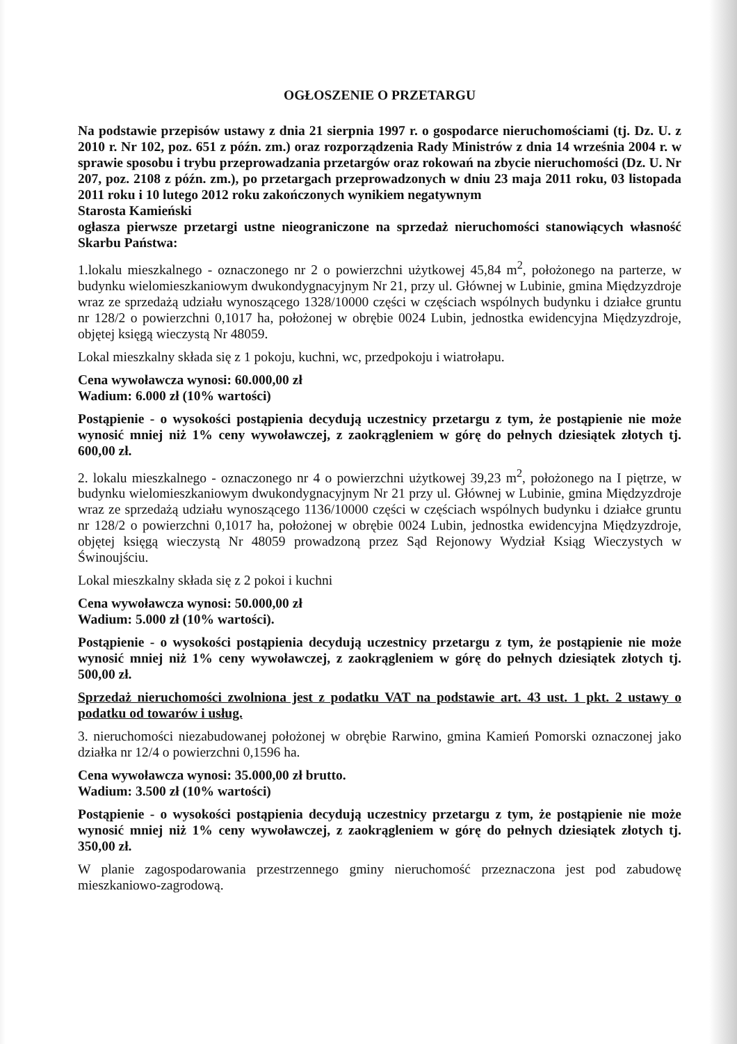OGŁOSZENIE O PRZETARGU
Na podstawie przepisów ustawy z dnia 21 sierpnia 1997 r. o gospodarce nieruchomościami (tj. Dz. U. z 2010 r. Nr 102, poz. 651 z późn. zm.) oraz rozporządzenia Rady Ministrów z dnia 14 września 2004 r. w sprawie sposobu i trybu przeprowadzania przetargów oraz rokowań na zbycie nieruchomości (Dz. U. Nr 207, poz. 2108 z późn. zm.), po przetargach przeprowadzonych w dniu 23 maja 2011 roku, 03 listopada 2011 roku i 10 lutego 2012 roku zakończonych wynikiem negatywnym
Starosta Kamieński
ogłasza pierwsze przetargi ustne nieograniczone na sprzedaż nieruchomości stanowiących własność Skarbu Państwa:
1.lokalu mieszkalnego - oznaczonego nr 2 o powierzchni użytkowej 45,84 m<sup>2</sup>, położonego na parterze, w budynku wielomieszkaniowym dwukondygnacyjnym Nr 21, przy ul. Głównej w Lubinie, gmina Międzyzdroje wraz ze sprzedażą udziału wynoszącego 1328/10000 części w częściach wspólnych budynku i działce gruntu nr 128/2 o powierzchni 0,1017 ha, położonej w obrębie 0024 Lubin, jednostka ewidencyjna Międzyzdroje, objętej księgą wieczystą Nr 48059.
Lokal mieszkalny składa się z 1 pokoju, kuchni, wc, przedpokoju i wiatrołapu.
Cena wywoławcza wynosi: 60.000,00 zł
Wadium: 6.000 zł (10% wartości)
Postąpienie - o wysokości postąpienia decydują uczestnicy przetargu z tym, że postąpienie nie może wynosić mniej niż 1% ceny wywoławczej, z zaokrągleniem w górę do pełnych dziesiątek złotych tj. 600,00 zł.
2. lokalu mieszkalnego - oznaczonego nr 4 o powierzchni użytkowej 39,23 m<sup>2</sup>, położonego na I piętrze, w budynku wielomieszkaniowym dwukondygnacyjnym Nr 21 przy ul. Głównej w Lubinie, gmina Międzyzdroje wraz ze sprzedażą udziału wynoszącego 1136/10000 części w częściach wspólnych budynku i działce gruntu nr 128/2 o powierzchni 0,1017 ha, położonej w obrębie 0024 Lubin, jednostka ewidencyjna Międzyzdroje, objętej księgą wieczystą Nr 48059 prowadzoną przez Sąd Rejonowy Wydział Ksiąg Wieczystych w Świnoujściu.
Lokal mieszkalny składa się z 2 pokoi i kuchni
Cena wywoławcza wynosi: 50.000,00 zł
Wadium: 5.000 zł (10% wartości).
Postąpienie - o wysokości postąpienia decydują uczestnicy przetargu z tym, że postąpienie nie może wynosić mniej niż 1% ceny wywoławczej, z zaokrągleniem w górę do pełnych dziesiątek złotych tj. 500,00 zł.
Sprzedaż nieruchomości zwolniona jest z podatku VAT na podstawie art. 43 ust. 1 pkt. 2 ustawy o podatku od towarów i usług.
3. nieruchomości niezabudowanej położonej w obrębie Rarwino, gmina Kamień Pomorski oznaczonej jako działka nr 12/4 o powierzchni 0,1596 ha.
Cena wywoławcza wynosi: 35.000,00 zł brutto.
Wadium: 3.500 zł (10% wartości)
Postąpienie - o wysokości postąpienia decydują uczestnicy przetargu z tym, że postąpienie nie może wynosić mniej niż 1% ceny wywoławczej, z zaokrągleniem w górę do pełnych dziesiątek złotych tj. 350,00 zł.
W planie zagospodarowania przestrzennego gminy nieruchomość przeznaczona jest pod zabudowę mieszkaniowo-zagrodową.